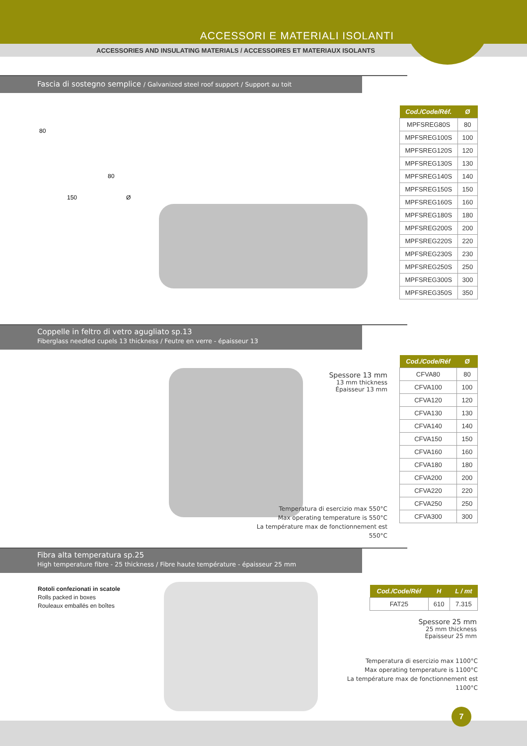ACCESSORI E MATERIALI ISOLANTI
ACCESSORIES AND INSULATING MATERIALS / ACCESSOIRES ET MATERIAUX ISOLANTS
Fascia di sostegno semplice / Galvanized steel roof support / Support au toit
80
80
150 Ø
| Cod./Code/Réf. | Ø |
| --- | --- |
| MPFSREG80S | 80 |
| MPFSREG100S | 100 |
| MPFSREG120S | 120 |
| MPFSREG130S | 130 |
| MPFSREG140S | 140 |
| MPFSREG150S | 150 |
| MPFSREG160S | 160 |
| MPFSREG180S | 180 |
| MPFSREG200S | 200 |
| MPFSREG220S | 220 |
| MPFSREG230S | 230 |
| MPFSREG250S | 250 |
| MPFSREG300S | 300 |
| MPFSREG350S | 350 |
Coppelle in feltro di vetro agugliato sp.13
Fiberglass needled cupels 13 thickness / Feutre en verre - épaisseur 13
Spessore 13 mm
13 mm thickness
Épaisseur 13 mm
Temperatura di esercizio max 550°C
Max operating temperature is 550°C
La température max de fonctionnement est 550°C
| Cod./Code/Réf | Ø |
| --- | --- |
| CFVA80 | 80 |
| CFVA100 | 100 |
| CFVA120 | 120 |
| CFVA130 | 130 |
| CFVA140 | 140 |
| CFVA150 | 150 |
| CFVA160 | 160 |
| CFVA180 | 180 |
| CFVA200 | 200 |
| CFVA220 | 220 |
| CFVA250 | 250 |
| CFVA300 | 300 |
Fibra alta temperatura sp.25
High temperature fibre - 25 thickness / Fibre haute température - épaisseur 25 mm
Rotoli confezionati in scatole
Rolls packed in boxes
Rouleaux emballés en boîtes
| Cod./Code/Réf | H | L / mt |
| --- | --- | --- |
| FAT25 | 610 | 7.315 |
Spessore 25 mm
25 mm thickness
Epaisseur 25 mm
Temperatura di esercizio max 1100°C
Max operating temperature is 1100°C
La température max de fonctionnement est 1100°C
7